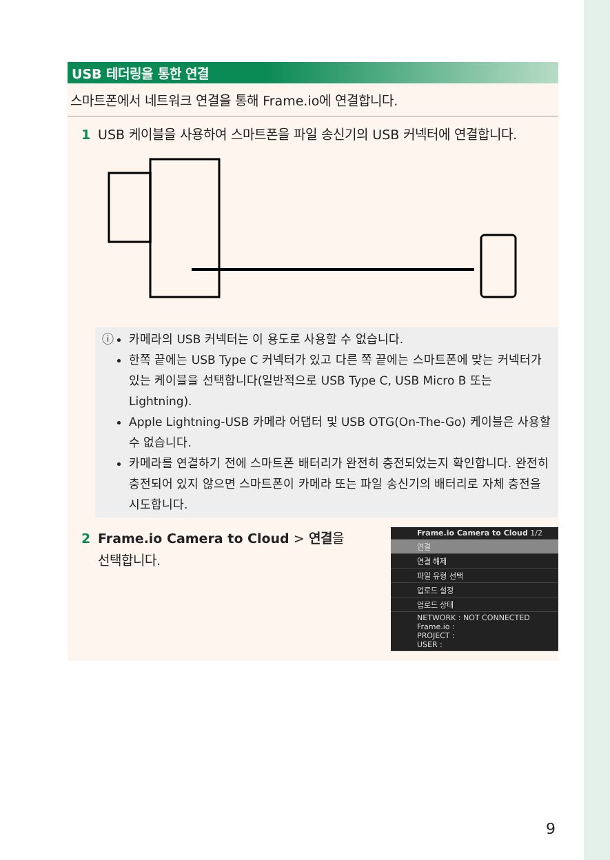USB 테더링을 통한 연결
스마트폰에서 네트워크 연결을 통해 Frame.io에 연결합니다.
1 USB 케이블을 사용하여 스마트폰을 파일 송신기의 USB 커넥터에 연결합니다.
ⓘ 카메라의 USB 커넥터는 이 용도로 사용할 수 없습니다.
한쪽 끝에는 USB Type C 커넥터가 있고 다른 쪽 끝에는 스마트폰에 맞는 커넥터가 있는 케이블을 선택합니다(일반적으로 USB Type C, USB Micro B 또는 Lightning).
Apple Lightning-USB 카메라 어댑터 및 USB OTG(On-The-Go) 케이블은 사용할 수 없습니다.
카메라를 연결하기 전에 스마트폰 배터리가 완전히 충전되었는지 확인합니다. 완전히 충전되어 있지 않으면 스마트폰이 카메라 또는 파일 송신기의 배터리로 자체 충전을 시도합니다.
2 Frame.io Camera to Cloud > 연결을
선택합니다.
Frame.io Camera to Cloud 1/2
연결
연결 해제
파일 유형 선택
업로드 설정
업로드 상태
NETWORK : NOT CONNECTED
Frame.io :
PROJECT :
USER :
9